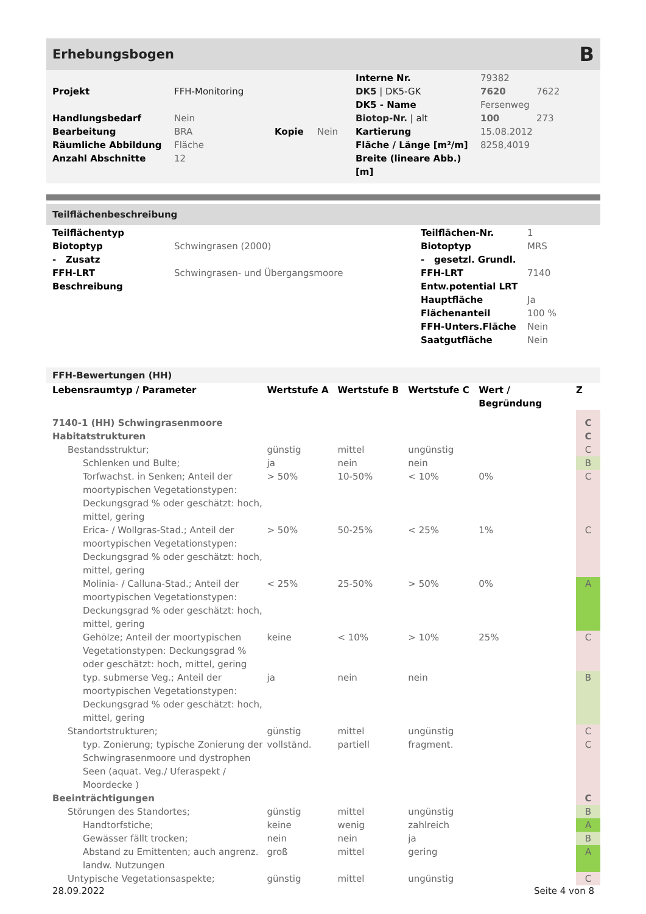Erhebungsbogen
B
| | | | | Interne Nr. | 79382 | |
| Projekt | FFH-Monitoring | | | DK5 / DK5-GK | 7620 | 7622 |
| | | | | DK5 - Name | Fersenweg | |
| Handlungsbedarf | Nein | | | Biotop-Nr. / alt | 100 | 273 |
| Bearbeitung | BRA | Kopie | Nein | Kartierung | 15.08.2012 | |
| Räumliche Abbildung | Fläche | | | Fläche / Länge [m²/m] | 8258,4019 | |
| Anzahl Abschnitte | 12 | | | Breite (lineare Abb.) [m] | | |
Teilflächenbeschreibung
| Teilflächentyp | | Teilflächen-Nr. | 1 |
| Biotoptyp | Schwingrasen (2000) | Biotoptyp | MRS |
| - Zusatz | | - gesetzl. Grundl. | |
| FFH-LRT | Schwingrasen- und Übergangsmoore | FFH-LRT | 7140 |
| Beschreibung | | Entw.potential LRT | |
| | | Hauptfläche | Ja |
| | | Flächenanteil | 100 % |
| | | FFH-Unters.Fläche | Nein |
| | | Saatgutfläche | Nein |
FFH-Bewertungen (HH)
| Lebensraumtyp / Parameter | Wertstufe A | Wertstufe B | Wertstufe C | Wert / Begründung | Z |
| --- | --- | --- | --- | --- | --- |
| 7140-1 (HH) Schwingrasenmoore | | | | | C |
| Habitatstrukturen | | | | | C |
| Bestandsstruktur; | günstig | mittel | ungünstig | | C |
| Schlenken und Bulte; | ja | nein | nein | | B |
| Torfwachst. in Senken; Anteil der moortypischen Vegetationstypen: Deckungsgrad % oder geschätzt: hoch, mittel, gering | > 50% | 10-50% | < 10% | 0% | C |
| Erica- / Wollgras-Stad.; Anteil der moortypischen Vegetationstypen: Deckungsgrad % oder geschätzt: hoch, mittel, gering | > 50% | 50-25% | < 25% | 1% | C |
| Molinia- / Calluna-Stad.; Anteil der moortypischen Vegetationstypen: Deckungsgrad % oder geschätzt: hoch, mittel, gering | < 25% | 25-50% | > 50% | 0% | A |
| Gehölze; Anteil der moortypischen Vegetationstypen: Deckungsgrad % oder geschätzt: hoch, mittel, gering | keine | < 10% | > 10% | 25% | C |
| typ. submerse Veg.; Anteil der moortypischen Vegetationstypen: Deckungsgrad % oder geschätzt: hoch, mittel, gering | ja | nein | nein | | B |
| Standortstrukturen; | günstig | mittel | ungünstig | | C |
| typ. Zonierung; typische Zonierung der Schwingrasenmoore und dystrophen Seen (aquat. Veg./ Uferaspekt / Moordecke ) | vollständ. | partiell | fragment. | | C |
| Beeinträchtigungen | | | | | C |
| Störungen des Standortes; | günstig | mittel | ungünstig | | B |
| Handtorfstiche; | keine | wenig | zahlreich | | A |
| Gewässer fällt trocken; | nein | nein | ja | | B |
| Abstand zu Emittenten; auch angrenz. landw. Nutzungen | groß | mittel | gering | | A |
| Untypische Vegetationsaspekte; | günstig | mittel | ungünstig | | C |
28.09.2022 Seite 4 von 8